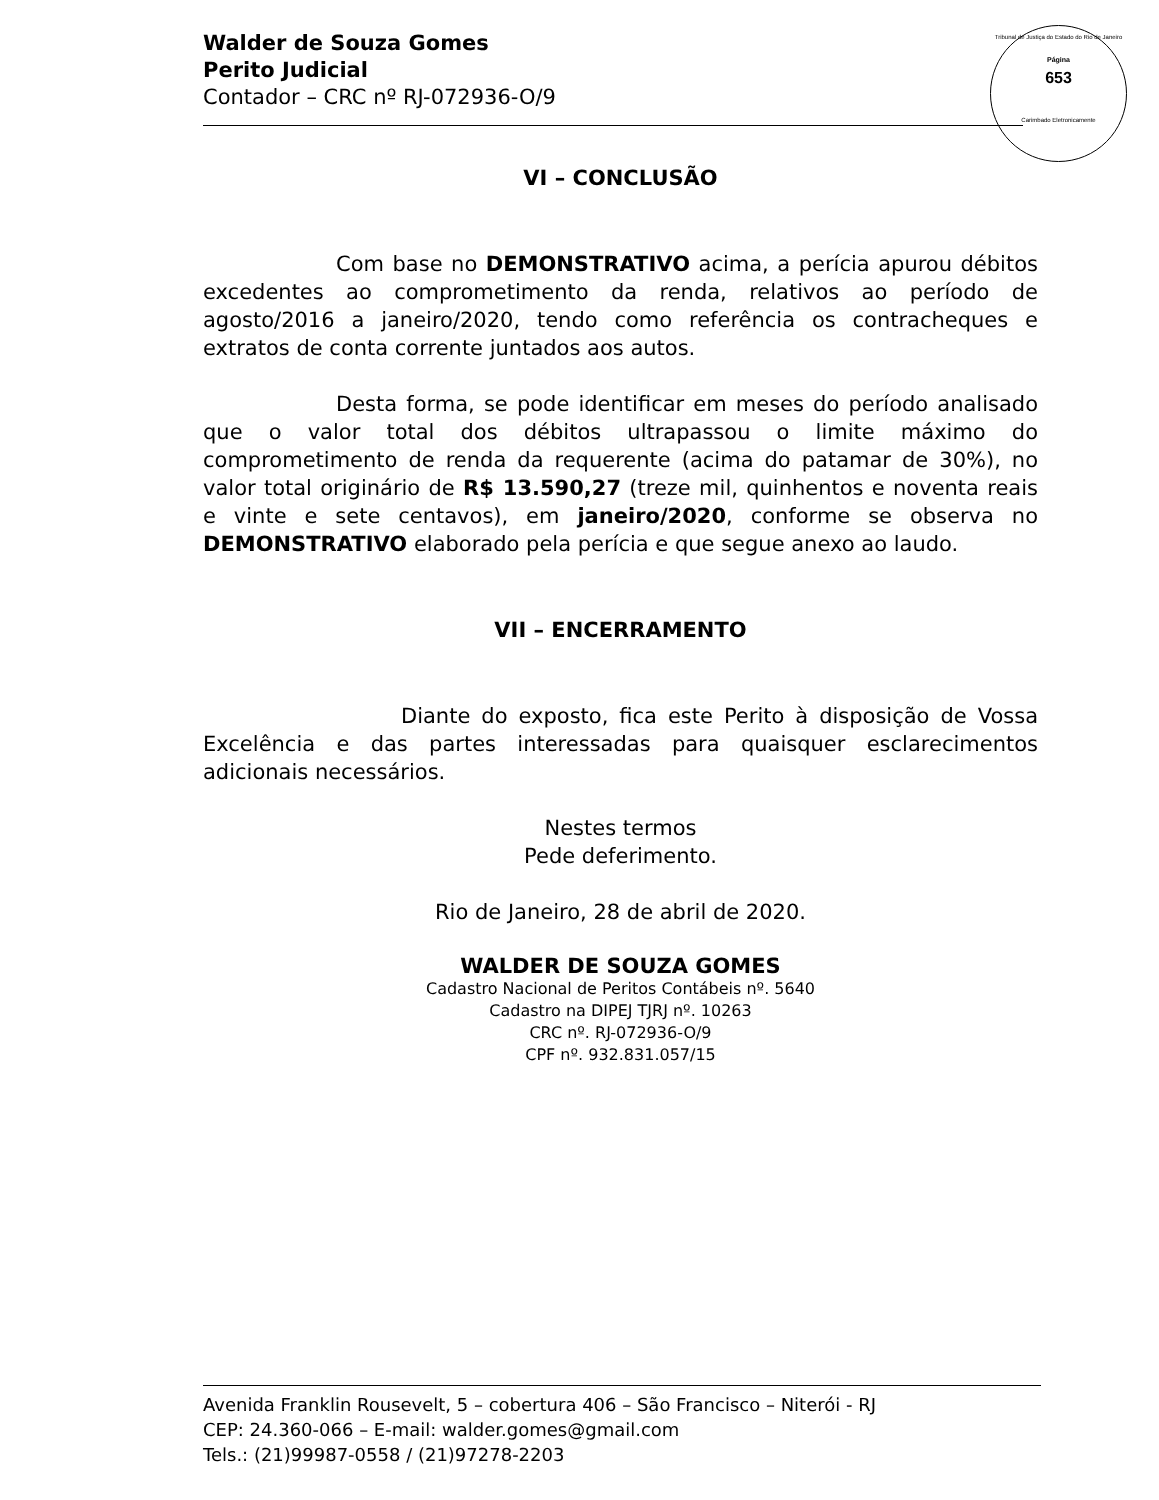Tribunal de Justiça do Estado do Rio de Janeiro
Página
653
Carimbado Eletronicamente
Walder de Souza Gomes
Perito Judicial
Contador – CRC nº RJ-072936-O/9
VI – CONCLUSÃO
Com base no DEMONSTRATIVO acima, a perícia apurou débitos excedentes ao comprometimento da renda, relativos ao período de agosto/2016 a janeiro/2020, tendo como referência os contracheques e extratos de conta corrente juntados aos autos.
Desta forma, se pode identificar em meses do período analisado que o valor total dos débitos ultrapassou o limite máximo do comprometimento de renda da requerente (acima do patamar de 30%), no valor total originário de R$ 13.590,27 (treze mil, quinhentos e noventa reais e vinte e sete centavos), em janeiro/2020, conforme se observa no DEMONSTRATIVO elaborado pela perícia e que segue anexo ao laudo.
VII – ENCERRAMENTO
Diante do exposto, fica este Perito à disposição de Vossa Excelência e das partes interessadas para quaisquer esclarecimentos adicionais necessários.
Nestes termos
Pede deferimento.
Rio de Janeiro, 28 de abril de 2020.
WALDER DE SOUZA GOMES
Cadastro Nacional de Peritos Contábeis nº. 5640
Cadastro na DIPEJ TJRJ nº. 10263
CRC nº. RJ-072936-O/9
CPF nº. 932.831.057/15
Avenida Franklin Rousevelt, 5 – cobertura 406 – São Francisco – Niterói - RJ
CEP: 24.360-066 – E-mail: walder.gomes@gmail.com
Tels.: (21)99987-0558 / (21)97278-2203